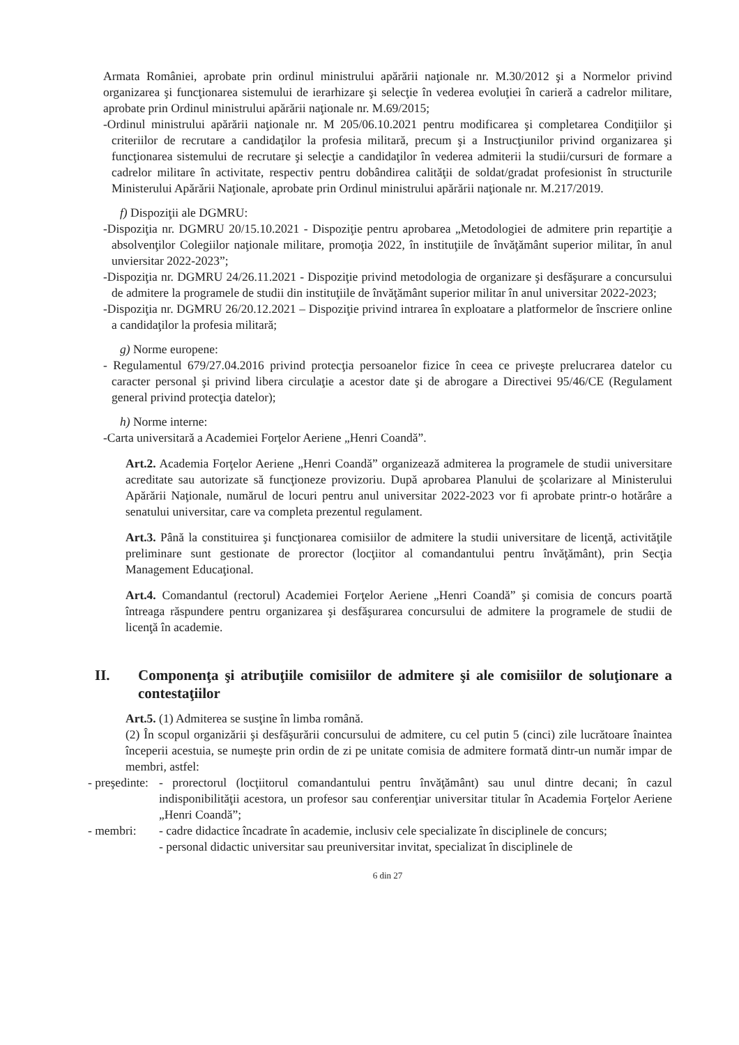Armata României, aprobate prin ordinul ministrului apărării naţionale nr. M.30/2012 şi a Normelor privind organizarea şi funcţionarea sistemului de ierarhizare şi selecţie în vederea evoluţiei în carieră a cadrelor militare, aprobate prin Ordinul ministrului apărării naţionale nr. M.69/2015;
-Ordinul ministrului apărării naţionale nr. M 205/06.10.2021 pentru modificarea şi completarea Condiţiilor şi criteriilor de recrutare a candidaţilor la profesia militară, precum şi a Instrucţiunilor privind organizarea şi funcţionarea sistemului de recrutare şi selecţie a candidaţilor în vederea admiterii la studii/cursuri de formare a cadrelor militare în activitate, respectiv pentru dobândirea calităţii de soldat/gradat profesionist în structurile Ministerului Apărării Naţionale, aprobate prin Ordinul ministrului apărării naţionale nr. M.217/2019.
f) Dispoziţii ale DGMRU:
-Dispoziţia nr. DGMRU 20/15.10.2021 - Dispoziţie pentru aprobarea „Metodologiei de admitere prin repartiţie a absolvenţilor Colegiilor naţionale militare, promoţia 2022, în instituţiile de învăţământ superior militar, în anul unviersitar 2022-2023”;
-Dispoziţia nr. DGMRU 24/26.11.2021 - Dispoziţie privind metodologia de organizare şi desfăşurare a concursului de admitere la programele de studii din instituţiile de învăţământ superior militar în anul universitar 2022-2023;
-Dispoziţia nr. DGMRU 26/20.12.2021 – Dispoziţie privind intrarea în exploatare a platformelor de înscriere online a candidaţilor la profesia militară;
g) Norme europene:
- Regulamentul 679/27.04.2016 privind protecţia persoanelor fizice în ceea ce priveşte prelucrarea datelor cu caracter personal şi privind libera circulaţie a acestor date şi de abrogare a Directivei 95/46/CE (Regulament general privind protecţia datelor);
h) Norme interne:
-Carta universitară a Academiei Forţelor Aeriene „Henri Coandă”.
Art.2. Academia Forţelor Aeriene „Henri Coandă” organizează admiterea la programele de studii universitare acreditate sau autorizate să funcţioneze provizoriu. După aprobarea Planului de şcolarizare al Ministerului Apărării Naţionale, numărul de locuri pentru anul universitar 2022-2023 vor fi aprobate printr-o hotărâre a senatului universitar, care va completa prezentul regulament.
Art.3. Până la constituirea şi funcţionarea comisiilor de admitere la studii universitare de licenţă, activităţile preliminare sunt gestionate de prorector (locţiitor al comandantului pentru învăţământ), prin Secţia Management Educaţional.
Art.4. Comandantul (rectorul) Academiei Forţelor Aeriene „Henri Coandă” şi comisia de concurs poartă întreaga răspundere pentru organizarea şi desfăşurarea concursului de admitere la programele de studii de licenţă în academie.
II. Componenţa şi atribuţiile comisiilor de admitere şi ale comisiilor de soluţionare a contestaţiilor
Art.5. (1) Admiterea se susţine în limba română.
(2) În scopul organizării şi desfăşurării concursului de admitere, cu cel putin 5 (cinci) zile lucrătoare înaintea începerii acestuia, se numeşte prin ordin de zi pe unitate comisia de admitere formată dintr-un număr impar de membri, astfel:
- preşedinte: - prorectorul (locţiitorul comandantului pentru învăţământ) sau unul dintre decani; în cazul indisponibilităţii acestora, un profesor sau conferenţiar universitar titular în Academia Forţelor Aeriene „Henri Coandă”;
- membri: - cadre didactice încadrate în academie, inclusiv cele specializate în disciplinele de concurs;
- personal didactic universitar sau preuniversitar invitat, specializat în disciplinele de
6 din 27